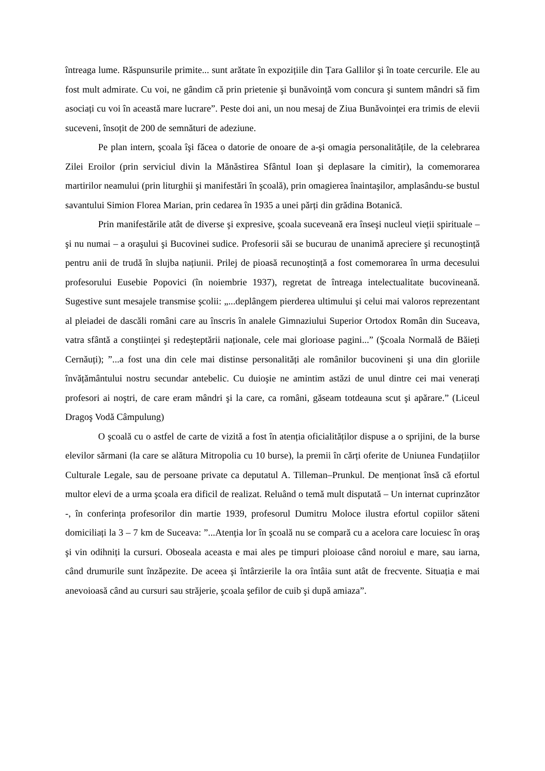întreaga lume. Răspunsurile primite... sunt arătate în expozițiile din Țara Gallilor şi în toate cercurile. Ele au fost mult admirate. Cu voi, ne gândim că prin prietenie şi bunăvoință vom concura şi suntem mândri să fim asociați cu voi în această mare lucrare”. Peste doi ani, un nou mesaj de Ziua Bunăvoinței era trimis de elevii suceveni, însoțit de 200 de semnături de adeziune.
Pe plan intern, şcoala îşi făcea o datorie de onoare de a-şi omagia personalitățile, de la celebrarea Zilei Eroilor (prin serviciul divin la Mănăstirea Sfântul Ioan şi deplasare la cimitir), la comemorarea martirilor neamului (prin liturghii şi manifestări în şcoală), prin omagierea înaintaşilor, amplasându-se bustul savantului Simion Florea Marian, prin cedarea în 1935 a unei părți din grădina Botanică.
Prin manifestările atât de diverse şi expresive, şcoala suceveană era înseşi nucleul vieții spirituale – şi nu numai – a oraşului şi Bucovinei sudice. Profesorii săi se bucurau de unanimă apreciere şi recunoştință pentru anii de trudă în slujba națiunii. Prilej de pioasă recunoştință a fost comemorarea în urma decesului profesorului Eusebie Popovici (în noiembrie 1937), regretat de întreaga intelectualitate bucovineană. Sugestive sunt mesajele transmise şcolii: „...deplângem pierderea ultimului şi celui mai valoros reprezentant al pleiadei de dascăli români care au înscris în analele Gimnaziului Superior Ortodox Român din Suceava, vatra sfântă a conştiinței şi redeşteptării naționale, cele mai glorioase pagini...” (Şcoala Normală de Băieți Cernăuți); ”...a fost una din cele mai distinse personalități ale românilor bucovineni şi una din gloriile învățământului nostru secundar antebelic. Cu duioşie ne amintim astăzi de unul dintre cei mai venerați profesori ai noştri, de care eram mândri şi la care, ca români, găseam totdeauna scut şi apărare.” (Liceul Dragoş Vodă Câmpulung)
O şcoală cu o astfel de carte de vizită a fost în atenția oficialităților dispuse a o sprijini, de la burse elevilor sărmani (la care se alătura Mitropolia cu 10 burse), la premii în cărți oferite de Uniunea Fundațiilor Culturale Legale, sau de persoane private ca deputatul A. Tilleman–Prunkul. De menționat însă că efortul multor elevi de a urma şcoala era dificil de realizat. Reluând o temă mult disputată – Un internat cuprinzător -, în conferința profesorilor din martie 1939, profesorul Dumitru Moloce ilustra efortul copiilor săteni domiciliați la 3 – 7 km de Suceava: ”...Atenția lor în şcoală nu se compară cu a acelora care locuiesc în oraş şi vin odihniți la cursuri. Oboseala aceasta e mai ales pe timpuri ploioase când noroiul e mare, sau iarna, când drumurile sunt înzăpezite. De aceea şi întârzierile la ora întâia sunt atât de frecvente. Situația e mai anevoioasă când au cursuri sau străjerie, şcoala şefilor de cuib şi după amiaza”.